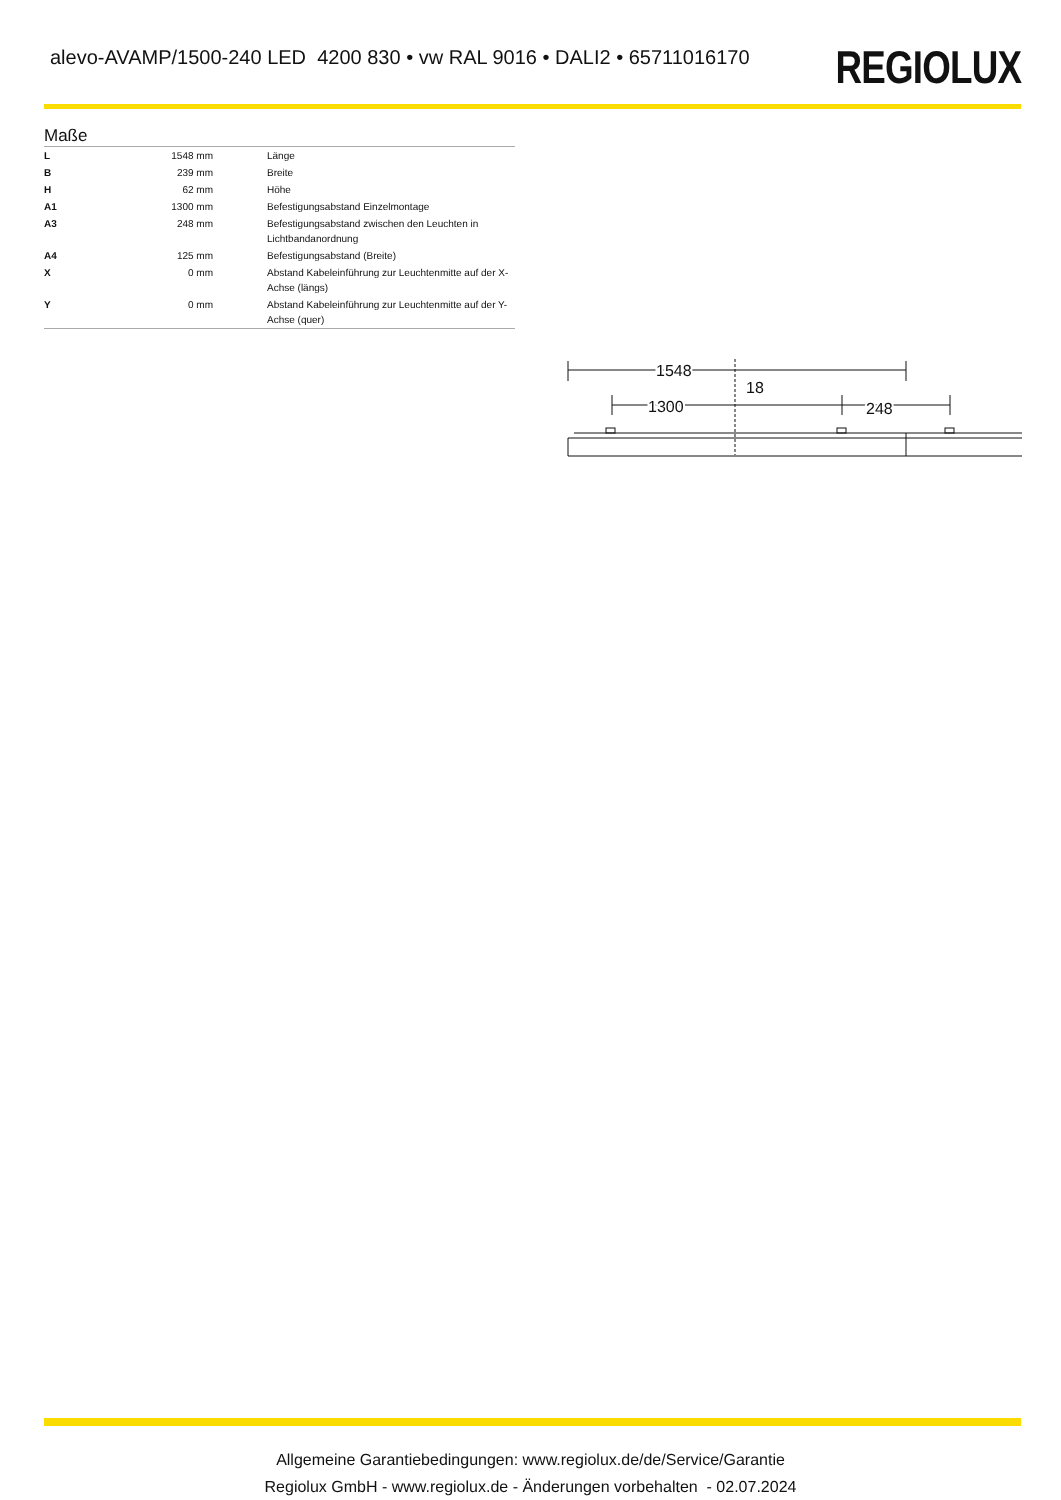alevo-AVAMP/1500-240 LED 4200 830 • vw RAL 9016 • DALI2 • 65711016170
REGIOLUX
Maße
| L | 1548 mm | Länge |
| B | 239 mm | Breite |
| H | 62 mm | Höhe |
| A1 | 1300 mm | Befestigungsabstand Einzelmontage |
| A3 | 248 mm | Befestigungsabstand zwischen den Leuchten in Lichtbandanordnung |
| A4 | 125 mm | Befestigungsabstand (Breite) |
| X | 0 mm | Abstand Kabeleinführung zur Leuchtenmitte auf der X-Achse (längs) |
| Y | 0 mm | Abstand Kabeleinführung zur Leuchtenmitte auf der Y-Achse (quer) |
1548
1300
248
18
Allgemeine Garantiebedingungen: www.regiolux.de/de/Service/Garantie
Regiolux GmbH - www.regiolux.de - Änderungen vorbehalten - 02.07.2024